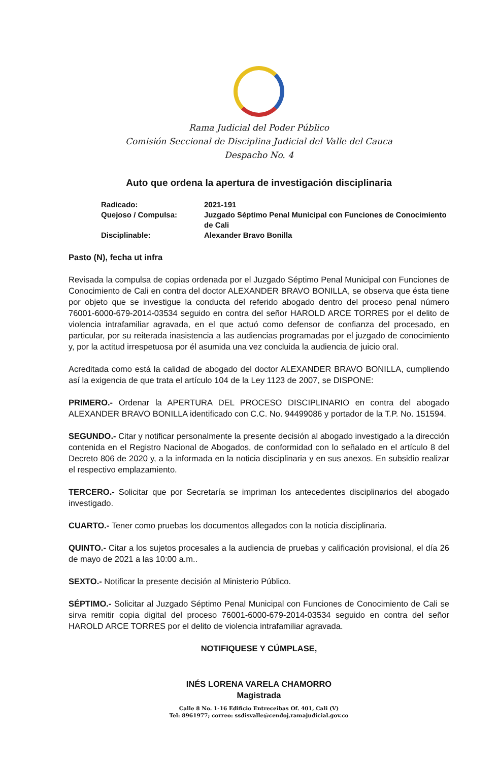Rama Judicial del Poder Público
Comisión Seccional de Disciplina Judicial del Valle del Cauca
Despacho No. 4
Auto que ordena la apertura de investigación disciplinaria
| Radicado: | 2021-191 |
| Quejoso / Compulsa: | Juzgado Séptimo Penal Municipal con Funciones de Conocimiento de Cali |
| Disciplinable: | Alexander Bravo Bonilla |
Pasto (N), fecha ut infra
Revisada la compulsa de copias ordenada por el Juzgado Séptimo Penal Municipal con Funciones de Conocimiento de Cali en contra del doctor ALEXANDER BRAVO BONILLA, se observa que ésta tiene por objeto que se investigue la conducta del referido abogado dentro del proceso penal número 76001-6000-679-2014-03534 seguido en contra del señor HAROLD ARCE TORRES por el delito de violencia intrafamiliar agravada, en el que actuó como defensor de confianza del procesado, en particular, por su reiterada inasistencia a las audiencias programadas por el juzgado de conocimiento y, por la actitud irrespetuosa por él asumida una vez concluida la audiencia de juicio oral.
Acreditada como está la calidad de abogado del doctor ALEXANDER BRAVO BONILLA, cumpliendo así la exigencia de que trata el artículo 104 de la Ley 1123 de 2007, se DISPONE:
PRIMERO.- Ordenar la APERTURA DEL PROCESO DISCIPLINARIO en contra del abogado ALEXANDER BRAVO BONILLA identificado con C.C. No. 94499086 y portador de la T.P. No. 151594.
SEGUNDO.- Citar y notificar personalmente la presente decisión al abogado investigado a la dirección contenida en el Registro Nacional de Abogados, de conformidad con lo señalado en el artículo 8 del Decreto 806 de 2020 y, a la informada en la noticia disciplinaria y en sus anexos. En subsidio realizar el respectivo emplazamiento.
TERCERO.- Solicitar que por Secretaría se impriman los antecedentes disciplinarios del abogado investigado.
CUARTO.- Tener como pruebas los documentos allegados con la noticia disciplinaria.
QUINTO.- Citar a los sujetos procesales a la audiencia de pruebas y calificación provisional, el día 26 de mayo de 2021 a las 10:00 a.m..
SEXTO.- Notificar la presente decisión al Ministerio Público.
SÉPTIMO.- Solicitar al Juzgado Séptimo Penal Municipal con Funciones de Conocimiento de Cali se sirva remitir copia digital del proceso 76001-6000-679-2014-03534 seguido en contra del señor HAROLD ARCE TORRES por el delito de violencia intrafamiliar agravada.
NOTIFIQUESE Y CÚMPLASE,
INÉS LORENA VARELA CHAMORRO
Magistrada
Calle 8 No. 1-16 Edificio Entreceibas Of. 401, Cali (V)
Tel: 8961977; correo: ssdisvalle@cendoj.ramajudicial.gov.co